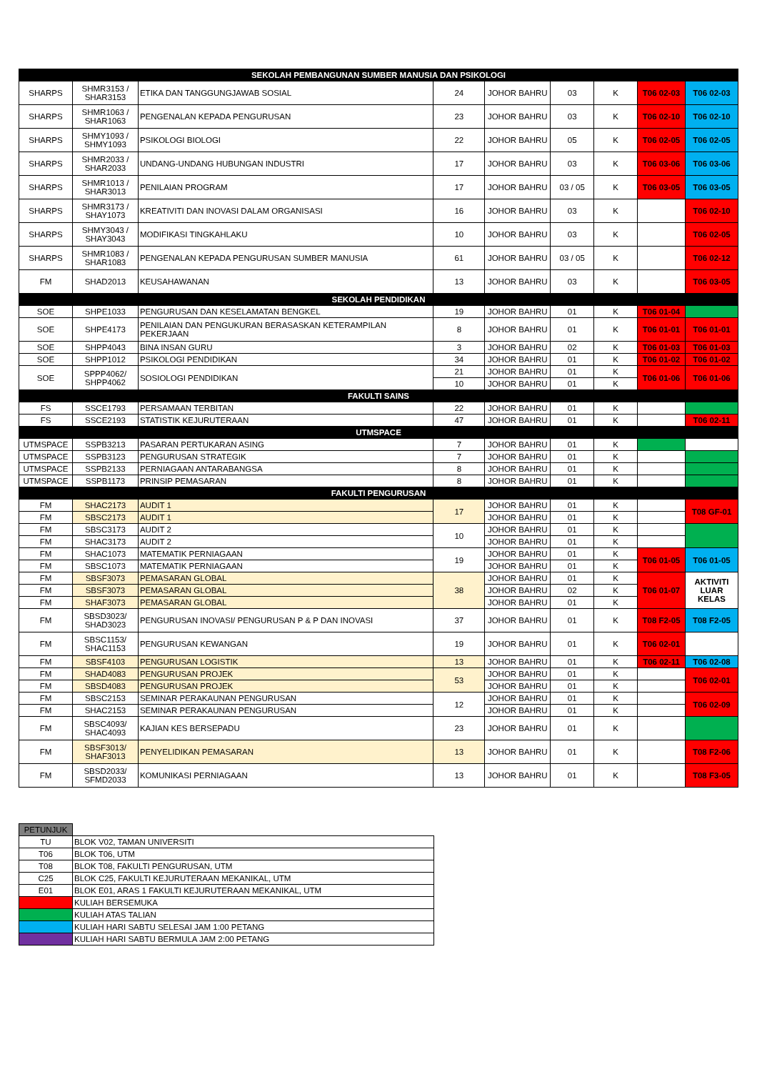| SEKOLAH PEMBANGUNAN SUMBER MANUSIA DAN PSIKOLOGI | | | | | | | | |
| --- | --- | --- | --- | --- | --- | --- | --- | --- |
| SHARPS | SHMR3153 / SHAR3153 | ETIKA DAN TANGGUNGJAWAB SOSIAL | 24 | JOHOR BAHRU | 03 | K | T06 02-03 | T06 02-03 |
| SHARPS | SHMR1063 / SHAR1063 | PENGENALAN KEPADA PENGURUSAN | 23 | JOHOR BAHRU | 03 | K | T06 02-10 | T06 02-10 |
| SHARPS | SHMY1093 / SHMY1093 | PSIKOLOGI BIOLOGI | 22 | JOHOR BAHRU | 05 | K | T06 02-05 | T06 02-05 |
| SHARPS | SHMR2033 / SHAR2033 | UNDANG-UNDANG HUBUNGAN INDUSTRI | 17 | JOHOR BAHRU | 03 | K | T06 03-06 | T06 03-06 |
| SHARPS | SHMR1013 / SHAR3013 | PENILAIAN PROGRAM | 17 | JOHOR BAHRU | 03 / 05 | K | T06 03-05 | T06 03-05 |
| SHARPS | SHMR3173 / SHAY1073 | KREATIVITI DAN INOVASI DALAM ORGANISASI | 16 | JOHOR BAHRU | 03 | K | | T06 02-10 |
| SHARPS | SHMY3043 / SHAY3043 | MODIFIKASI TINGKAHLAKU | 10 | JOHOR BAHRU | 03 | K | | T06 02-05 |
| SHARPS | SHMR1083 / SHAR1083 | PENGENALAN KEPADA PENGURUSAN SUMBER MANUSIA | 61 | JOHOR BAHRU | 03 / 05 | K | | T06 02-12 |
| FM | SHAD2013 | KEUSAHAWANAN | 13 | JOHOR BAHRU | 03 | K | | T06 03-05 |
| SEKOLAH PENDIDIKAN | | | | | | | | |
| SOE | SHPE1033 | PENGURUSAN DAN KESELAMATAN BENGKEL | 19 | JOHOR BAHRU | 01 | K | T06 01-04 | |
| SOE | SHPE4173 | PENILAIAN DAN PENGUKURAN BERASASKAN KETERAMPILAN PEKERJAAN | 8 | JOHOR BAHRU | 01 | K | T06 01-01 | T06 01-01 |
| SOE | SHPP4043 | BINA INSAN GURU | 3 | JOHOR BAHRU | 02 | K | T06 01-03 | T06 01-03 |
| SOE | SHPP1012 | PSIKOLOGI PENDIDIKAN | 34 | JOHOR BAHRU | 01 | K | T06 01-02 | T06 01-02 |
| SOE | SPPP4062/ SHPP4062 | SOSIOLOGI PENDIDIKAN | 21 | JOHOR BAHRU | 01 | K | T06 01-06 | T06 01-06 |
| | | | 10 | JOHOR BAHRU | 01 | K | | |
| FAKULTI SAINS | | | | | | | | |
| FS | SSCE1793 | PERSAMAAN TERBITAN | 22 | JOHOR BAHRU | 01 | K | | |
| FS | SSCE2193 | STATISTIK KEJURUTERAAN | 47 | JOHOR BAHRU | 01 | K | | T06 02-11 |
| UTMSPACE | | | | | | | | |
| UTMSPACE | SSPB3213 | PASARAN PERTUKARAN ASING | 7 | JOHOR BAHRU | 01 | K | | |
| UTMSPACE | SSPB3123 | PENGURUSAN STRATEGIK | 7 | JOHOR BAHRU | 01 | K | | |
| UTMSPACE | SSPB2133 | PERNIAGAAN ANTARABANGSA | 8 | JOHOR BAHRU | 01 | K | | |
| UTMSPACE | SSPB1173 | PRINSIP PEMASARAN | 8 | JOHOR BAHRU | 01 | K | | |
| FAKULTI PENGURUSAN | | | | | | | | |
| FM | SHAC2173 | AUDIT 1 | 17 | JOHOR BAHRU | 01 | K | | T08 GF-01 |
| FM | SBSC2173 | AUDIT 1 | | JOHOR BAHRU | 01 | K | | |
| FM | SBSC3173 | AUDIT 2 | 10 | JOHOR BAHRU | 01 | K | | |
| FM | SHAC3173 | AUDIT 2 | | JOHOR BAHRU | 01 | K | | |
| FM | SHAC1073 | MATEMATIK PERNIAGAAN | 19 | JOHOR BAHRU | 01 | K | T06 01-05 | T06 01-05 |
| FM | SBSC1073 | MATEMATIK PERNIAGAAN | | JOHOR BAHRU | 01 | K | | |
| FM | SBSF3073 | PEMASARAN GLOBAL | 38 | JOHOR BAHRU | 01 | K | T06 01-07 | AKTIVITI LUAR KELAS |
| FM | SBSF3073 | PEMASARAN GLOBAL | | JOHOR BAHRU | 02 | K | | |
| FM | SHAF3073 | PEMASARAN GLOBAL | | JOHOR BAHRU | 01 | K | | |
| FM | SBSD3023/ SHAD3023 | PENGURUSAN INOVASI/ PENGURUSAN P & P DAN INOVASI | 37 | JOHOR BAHRU | 01 | K | T08 F2-05 | T08 F2-05 |
| FM | SBSC1153/ SHAC1153 | PENGURUSAN KEWANGAN | 19 | JOHOR BAHRU | 01 | K | T06 02-01 | |
| FM | SBSF4103 | PENGURUSAN LOGISTIK | 13 | JOHOR BAHRU | 01 | K | T06 02-11 | T06 02-08 |
| FM | SHAD4083 | PENGURUSAN PROJEK | 53 | JOHOR BAHRU | 01 | K | | T06 02-01 |
| FM | SBSD4083 | PENGURUSAN PROJEK | | JOHOR BAHRU | 01 | K | | |
| FM | SBSC2153 | SEMINAR PERAKAUNAN PENGURUSAN | 12 | JOHOR BAHRU | 01 | K | | T06 02-09 |
| FM | SHAC2153 | SEMINAR PERAKAUNAN PENGURUSAN | | JOHOR BAHRU | 01 | K | | |
| FM | SBSC4093/ SHAC4093 | KAJIAN KES BERSEPADU | 23 | JOHOR BAHRU | 01 | K | | |
| FM | SBSF3013/ SHAF3013 | PENYELIDIKAN PEMASARAN | 13 | JOHOR BAHRU | 01 | K | | T08 F2-06 |
| FM | SBSD2033/ SFMD2033 | KOMUNIKASI PERNIAGAAN | 13 | JOHOR BAHRU | 01 | K | | T08 F3-05 |
| PETUNJUK | |
| TU | BLOK V02, TAMAN UNIVERSITI |
| T06 | BLOK T06, UTM |
| T08 | BLOK T08, FAKULTI PENGURUSAN, UTM |
| C25 | BLOK C25, FAKULTI KEJURUTERAAN MEKANIKAL, UTM |
| E01 | BLOK E01, ARAS 1 FAKULTI KEJURUTERAAN MEKANIKAL, UTM |
| | KULIAH BERSEMUKA |
| | KULIAH ATAS TALIAN |
| | KULIAH HARI SABTU SELESAI JAM 1:00 PETANG |
| | KULIAH HARI SABTU BERMULA JAM 2:00 PETANG |